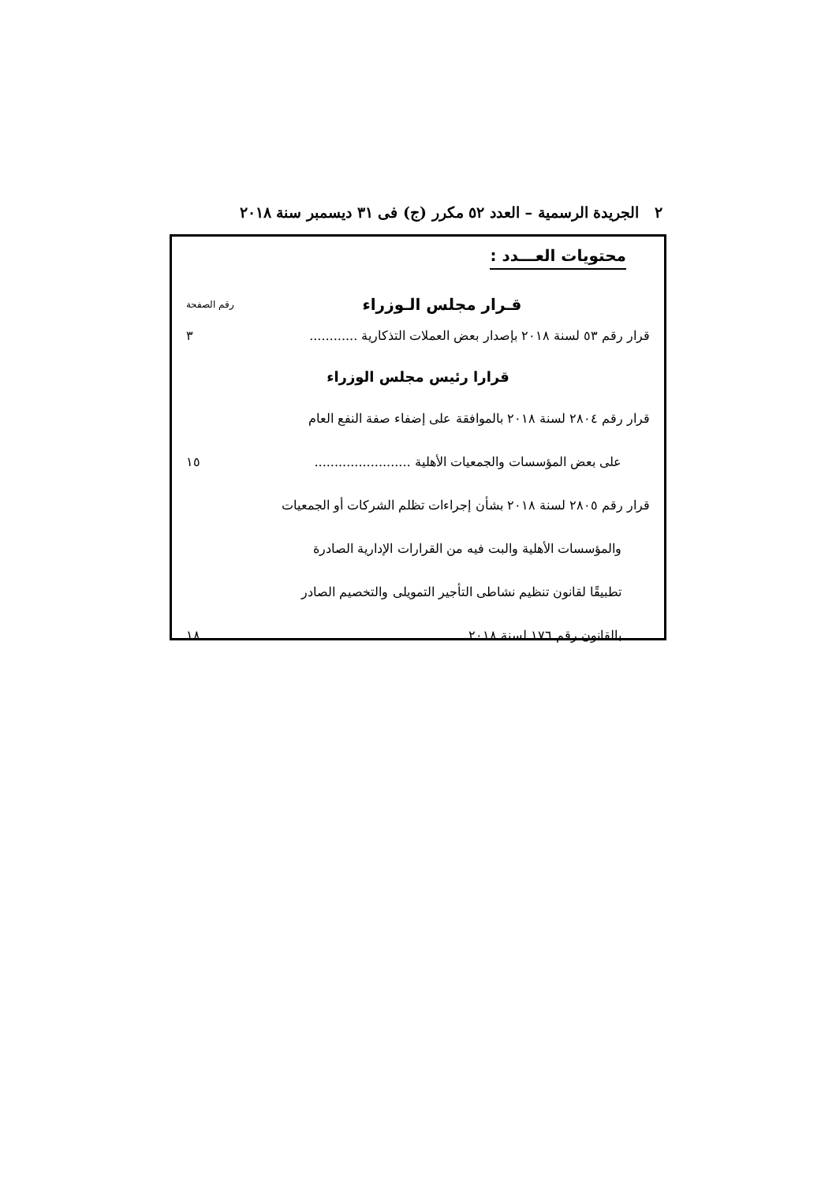٢ الجريدة الرسمية – العدد ٥٢ مكرر (ج) فى ٣١ ديسمبر سنة ٢٠١٨
محتويات العـــدد :
قـرار مجلس الـوزراء
رقم الصفحة
قرار رقم ٥٣ لسنة ٢٠١٨ بإصدار بعض العملات التذكارية ............
٣
قرارا رئيس مجلس الوزراء
قرار رقم ٢٨٠٤ لسنة ٢٠١٨ بالموافقة على إضفاء صفة النفع العام
على بعض المؤسسات والجمعيات الأهلية ........................
١٥
قرار رقم ٢٨٠٥ لسنة ٢٠١٨ بشأن إجراءات تظلم الشركات أو الجمعيات
والمؤسسات الأهلية والبت فيه من القرارات الإدارية الصادرة
تطبيقًا لقانون تنظيم نشاطى التأجير التمويلى والتخصيم الصادر
بالقانون رقم ١٧٦ لسنة ٢٠١٨ ...............................
١٨